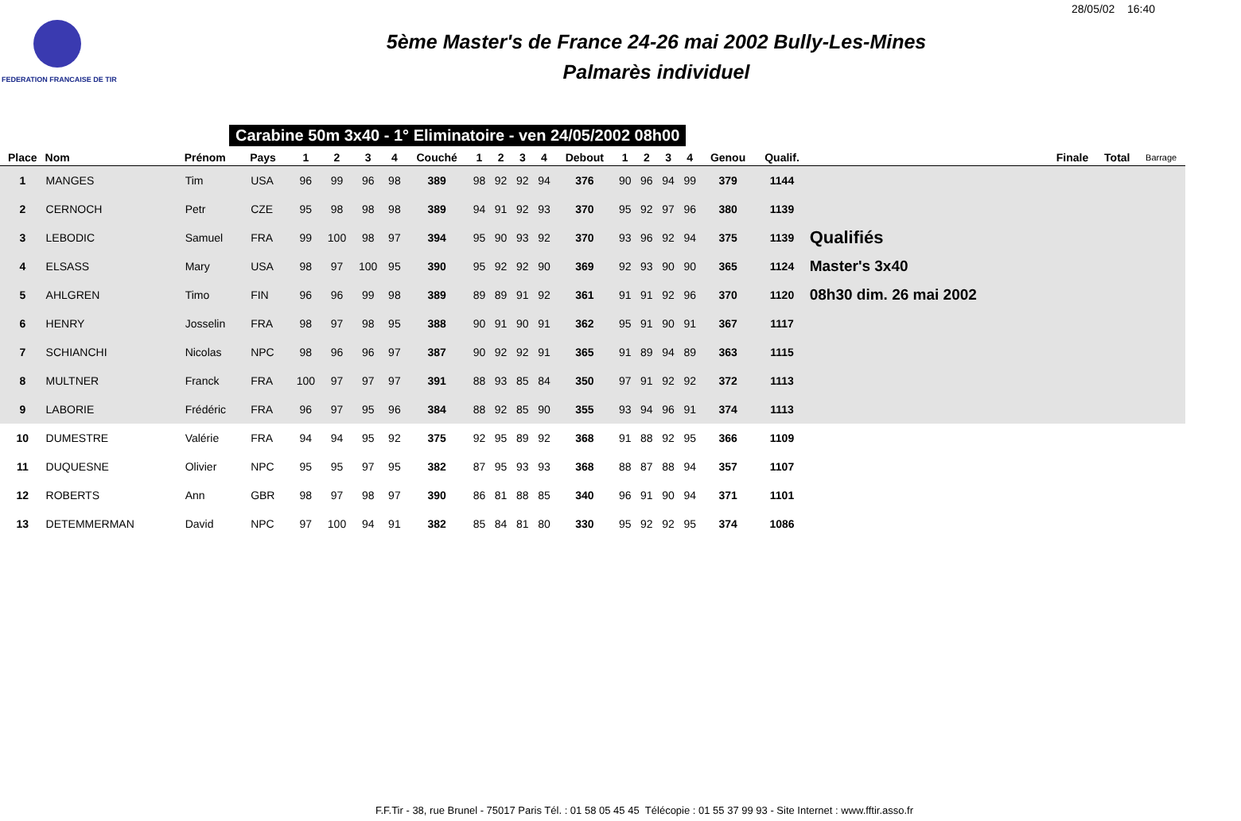28/05/02 16:40
FEDERATION FRANCAISE DE TIR
5ème Master's de France 24-26 mai 2002 Bully-Les-Mines
Palmarès individuel
Carabine 50m 3x40 - 1° Eliminatoire - ven 24/05/2002 08h00
| Place | Nom | Prénom | Pays | 1 | 2 | 3 | 4 | Couché | 1 | 2 | 3 | 4 | Debout | 1 | 2 | 3 | 4 | Genou | Qualif. | | Finale | Total | Barrage |
| --- | --- | --- | --- | --- | --- | --- | --- | --- | --- | --- | --- | --- | --- | --- | --- | --- | --- | --- | --- | --- | --- | --- | --- |
| 1 | MANGES | Tim | USA | 96 | 99 | 96 | 98 | 389 | 98 | 92 | 92 | 94 | 376 | 90 | 96 | 94 | 99 | 379 | 1144 | | | | |
| 2 | CERNOCH | Petr | CZE | 95 | 98 | 98 | 98 | 389 | 94 | 91 | 92 | 93 | 370 | 95 | 92 | 97 | 96 | 380 | 1139 | | | | |
| 3 | LEBODIC | Samuel | FRA | 99 | 100 | 98 | 97 | 394 | 95 | 90 | 93 | 92 | 370 | 93 | 96 | 92 | 94 | 375 | 1139 | Qualifiés | | | |
| 4 | ELSASS | Mary | USA | 98 | 97 | 100 | 95 | 390 | 95 | 92 | 92 | 90 | 369 | 92 | 93 | 90 | 90 | 365 | 1124 | Master's 3x40 | | | |
| 5 | AHLGREN | Timo | FIN | 96 | 96 | 99 | 98 | 389 | 89 | 89 | 91 | 92 | 361 | 91 | 91 | 92 | 96 | 370 | 1120 | 08h30 dim. 26 mai 2002 | | | |
| 6 | HENRY | Josselin | FRA | 98 | 97 | 98 | 95 | 388 | 90 | 91 | 90 | 91 | 362 | 95 | 91 | 90 | 91 | 367 | 1117 | | | | |
| 7 | SCHIANCHI | Nicolas | NPC | 98 | 96 | 96 | 97 | 387 | 90 | 92 | 92 | 91 | 365 | 91 | 89 | 94 | 89 | 363 | 1115 | | | | |
| 8 | MULTNER | Franck | FRA | 100 | 97 | 97 | 97 | 391 | 88 | 93 | 85 | 84 | 350 | 97 | 91 | 92 | 92 | 372 | 1113 | | | | |
| 9 | LABORIE | Frédéric | FRA | 96 | 97 | 95 | 96 | 384 | 88 | 92 | 85 | 90 | 355 | 93 | 94 | 96 | 91 | 374 | 1113 | | | | |
| 10 | DUMESTRE | Valérie | FRA | 94 | 94 | 95 | 92 | 375 | 92 | 95 | 89 | 92 | 368 | 91 | 88 | 92 | 95 | 366 | 1109 | | | | |
| 11 | DUQUESNE | Olivier | NPC | 95 | 95 | 97 | 95 | 382 | 87 | 95 | 93 | 93 | 368 | 88 | 87 | 88 | 94 | 357 | 1107 | | | | |
| 12 | ROBERTS | Ann | GBR | 98 | 97 | 98 | 97 | 390 | 86 | 81 | 88 | 85 | 340 | 96 | 91 | 90 | 94 | 371 | 1101 | | | | |
| 13 | DETEMMERMAN | David | NPC | 97 | 100 | 94 | 91 | 382 | 85 | 84 | 81 | 80 | 330 | 95 | 92 | 92 | 95 | 374 | 1086 | | | | |
F.F.Tir - 38, rue Brunel - 75017 Paris Tél. : 01 58 05 45 45 Télécopie : 01 55 37 99 93 - Site Internet : www.fftir.asso.fr